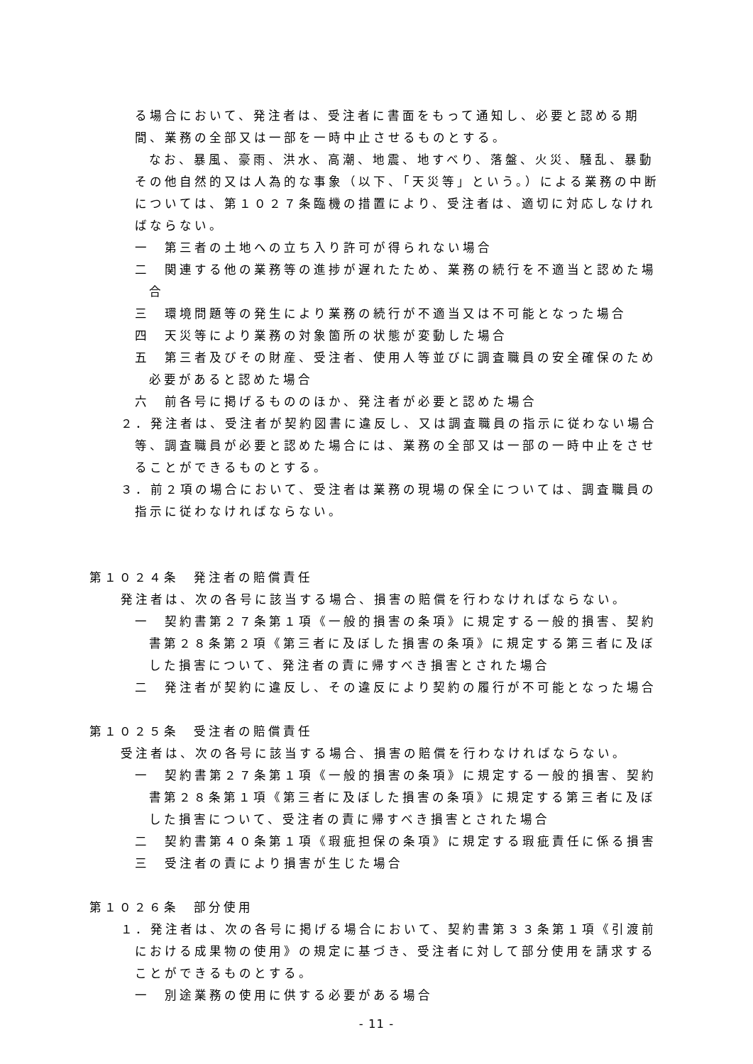る場合において、発注者は、受注者に書面をもって通知し、必要と認める期間、業務の全部又は一部を一時中止させるものとする。
なお、暴風、豪雨、洪水、高潮、地震、地すべり、落盤、火災、騒乱、暴動その他自然的又は人為的な事象（以下、「天災等」という。）による業務の中断については、第１０２７条臨機の措置により、受注者は、適切に対応しなければならない。
一　第三者の土地への立ち入り許可が得られない場合
二　関連する他の業務等の進捗が遅れたため、業務の続行を不適当と認めた場合
三　環境問題等の発生により業務の続行が不適当又は不可能となった場合
四　天災等により業務の対象箇所の状態が変動した場合
五　第三者及びその財産、受注者、使用人等並びに調査職員の安全確保のため必要があると認めた場合
六　前各号に掲げるもののほか、発注者が必要と認めた場合
２．発注者は、受注者が契約図書に違反し、又は調査職員の指示に従わない場合等、調査職員が必要と認めた場合には、業務の全部又は一部の一時中止をさせることができるものとする。
３．前２項の場合において、受注者は業務の現場の保全については、調査職員の指示に従わなければならない。
第１０２４条　発注者の賠償責任
発注者は、次の各号に該当する場合、損害の賠償を行わなければならない。
一　契約書第２７条第１項《一般的損害の条項》に規定する一般的損害、契約書第２８条第２項《第三者に及ぼした損害の条項》に規定する第三者に及ぼした損害について、発注者の責に帰すべき損害とされた場合
二　発注者が契約に違反し、その違反により契約の履行が不可能となった場合
第１０２５条　受注者の賠償責任
受注者は、次の各号に該当する場合、損害の賠償を行わなければならない。
一　契約書第２７条第１項《一般的損害の条項》に規定する一般的損害、契約書第２８条第１項《第三者に及ぼした損害の条項》に規定する第三者に及ぼした損害について、受注者の責に帰すべき損害とされた場合
二　契約書第４０条第１項《瑕疵担保の条項》に規定する瑕疵責任に係る損害
三　受注者の責により損害が生じた場合
第１０２６条　部分使用
１．発注者は、次の各号に掲げる場合において、契約書第３３条第１項《引渡前における成果物の使用》の規定に基づき、受注者に対して部分使用を請求することができるものとする。
一　別途業務の使用に供する必要がある場合
- 11 -